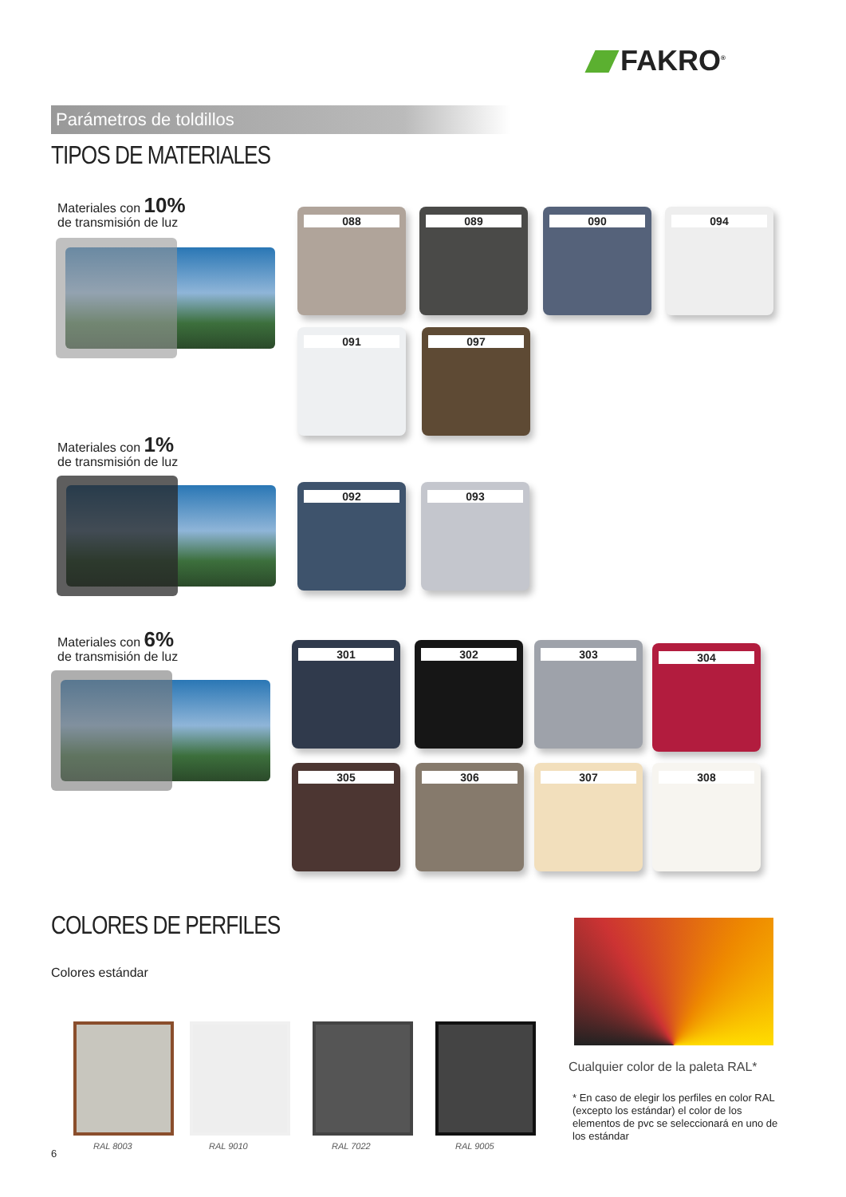FAKRO<sup>®</sup>
Parámetros de toldillos
TIPOS DE MATERIALES
Materiales con 10%
de transmisión de luz
Materiales con 1%
de transmisión de luz
Materiales con 6%
de transmisión de luz
088 089 090 094
091 097
092 093
301 302 303 304
305 306 307 308
COLORES DE PERFILES
Colores estándar
RAL 8003 RAL 9010 RAL 7022 RAL 9005
6
Cualquier color de la paleta RAL*
* En caso de elegir los perfiles en color RAL (excepto los estándar) el color de los elementos de pvc se seleccionará en uno de los estándar